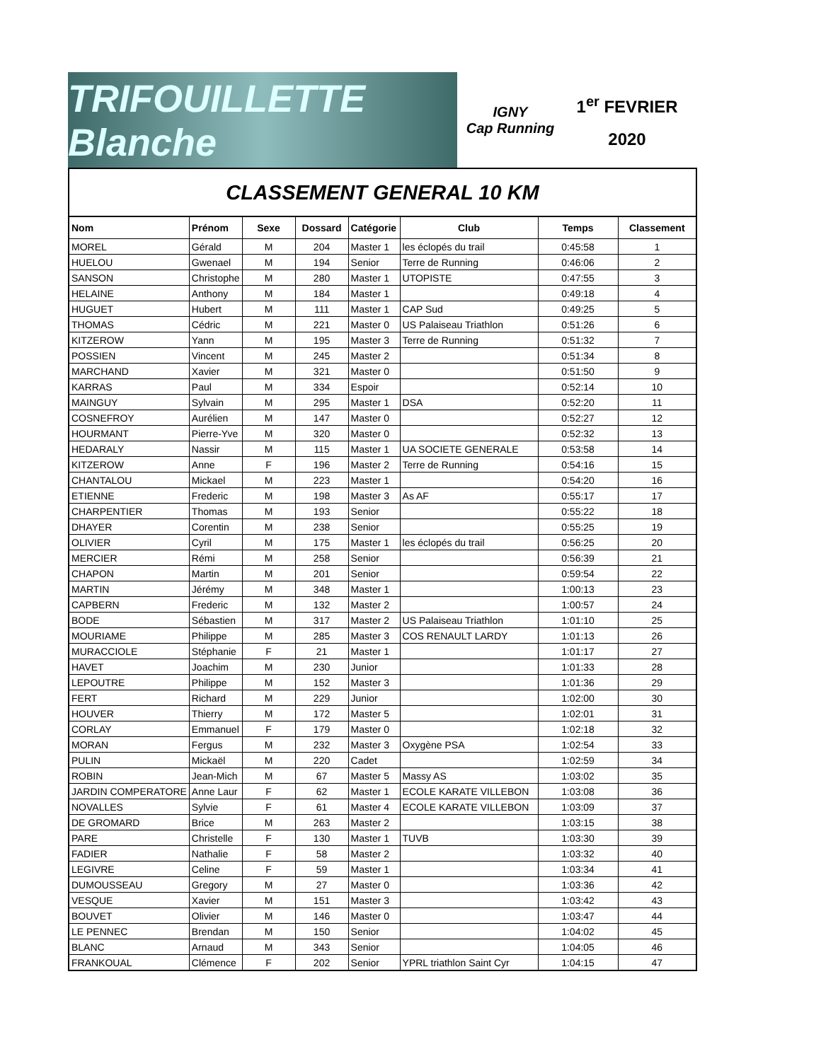TRIFOUILLETTE Blanche
IGNY
Cap Running
1<sup>er</sup> FEVRIER
2020
CLASSEMENT GENERAL 10 KM
| Nom | Prénom | Sexe | Dossard | Catégorie | Club | Temps | Classement |
| --- | --- | --- | --- | --- | --- | --- | --- |
| MOREL | Gérald | M | 204 | Master 1 | les éclopés du trail | 0:45:58 | 1 |
| HUELOU | Gwenael | M | 194 | Senior | Terre de Running | 0:46:06 | 2 |
| SANSON | Christophe | M | 280 | Master 1 | UTOPISTE | 0:47:55 | 3 |
| HELAINE | Anthony | M | 184 | Master 1 | | 0:49:18 | 4 |
| HUGUET | Hubert | M | 111 | Master 1 | CAP Sud | 0:49:25 | 5 |
| THOMAS | Cédric | M | 221 | Master 0 | US Palaiseau Triathlon | 0:51:26 | 6 |
| KITZEROW | Yann | M | 195 | Master 3 | Terre de Running | 0:51:32 | 7 |
| POSSIEN | Vincent | M | 245 | Master 2 | | 0:51:34 | 8 |
| MARCHAND | Xavier | M | 321 | Master 0 | | 0:51:50 | 9 |
| KARRAS | Paul | M | 334 | Espoir | | 0:52:14 | 10 |
| MAINGUY | Sylvain | M | 295 | Master 1 | DSA | 0:52:20 | 11 |
| COSNEFROY | Aurélien | M | 147 | Master 0 | | 0:52:27 | 12 |
| HOURMANT | Pierre-Yve | M | 320 | Master 0 | | 0:52:32 | 13 |
| HEDARALY | Nassir | M | 115 | Master 1 | UA SOCIETE GENERALE | 0:53:58 | 14 |
| KITZEROW | Anne | F | 196 | Master 2 | Terre de Running | 0:54:16 | 15 |
| CHANTALOU | Mickael | M | 223 | Master 1 | | 0:54:20 | 16 |
| ETIENNE | Frederic | M | 198 | Master 3 | As AF | 0:55:17 | 17 |
| CHARPENTIER | Thomas | M | 193 | Senior | | 0:55:22 | 18 |
| DHAYER | Corentin | M | 238 | Senior | | 0:55:25 | 19 |
| OLIVIER | Cyril | M | 175 | Master 1 | les éclopés du trail | 0:56:25 | 20 |
| MERCIER | Rémi | M | 258 | Senior | | 0:56:39 | 21 |
| CHAPON | Martin | M | 201 | Senior | | 0:59:54 | 22 |
| MARTIN | Jérémy | M | 348 | Master 1 | | 1:00:13 | 23 |
| CAPBERN | Frederic | M | 132 | Master 2 | | 1:00:57 | 24 |
| BODE | Sébastien | M | 317 | Master 2 | US Palaiseau Triathlon | 1:01:10 | 25 |
| MOURIAME | Philippe | M | 285 | Master 3 | COS RENAULT LARDY | 1:01:13 | 26 |
| MURACCIOLE | Stéphanie | F | 21 | Master 1 | | 1:01:17 | 27 |
| HAVET | Joachim | M | 230 | Junior | | 1:01:33 | 28 |
| LEPOUTRE | Philippe | M | 152 | Master 3 | | 1:01:36 | 29 |
| FERT | Richard | M | 229 | Junior | | 1:02:00 | 30 |
| HOUVER | Thierry | M | 172 | Master 5 | | 1:02:01 | 31 |
| CORLAY | Emmanuel | F | 179 | Master 0 | | 1:02:18 | 32 |
| MORAN | Fergus | M | 232 | Master 3 | Oxygène PSA | 1:02:54 | 33 |
| PULIN | Mickaël | M | 220 | Cadet | | 1:02:59 | 34 |
| ROBIN | Jean-Mich | M | 67 | Master 5 | Massy AS | 1:03:02 | 35 |
| JARDIN COMPERATORE | Anne Laur | F | 62 | Master 1 | ECOLE KARATE VILLEBON | 1:03:08 | 36 |
| NOVALLES | Sylvie | F | 61 | Master 4 | ECOLE KARATE VILLEBON | 1:03:09 | 37 |
| DE GROMARD | Brice | M | 263 | Master 2 | | 1:03:15 | 38 |
| PARE | Christelle | F | 130 | Master 1 | TUVB | 1:03:30 | 39 |
| FADIER | Nathalie | F | 58 | Master 2 | | 1:03:32 | 40 |
| LEGIVRE | Celine | F | 59 | Master 1 | | 1:03:34 | 41 |
| DUMOUSSEAU | Gregory | M | 27 | Master 0 | | 1:03:36 | 42 |
| VESQUE | Xavier | M | 151 | Master 3 | | 1:03:42 | 43 |
| BOUVET | Olivier | M | 146 | Master 0 | | 1:03:47 | 44 |
| LE PENNEC | Brendan | M | 150 | Senior | | 1:04:02 | 45 |
| BLANC | Arnaud | M | 343 | Senior | | 1:04:05 | 46 |
| FRANKOUAL | Clémence | F | 202 | Senior | YPRL triathlon Saint Cyr | 1:04:15 | 47 |